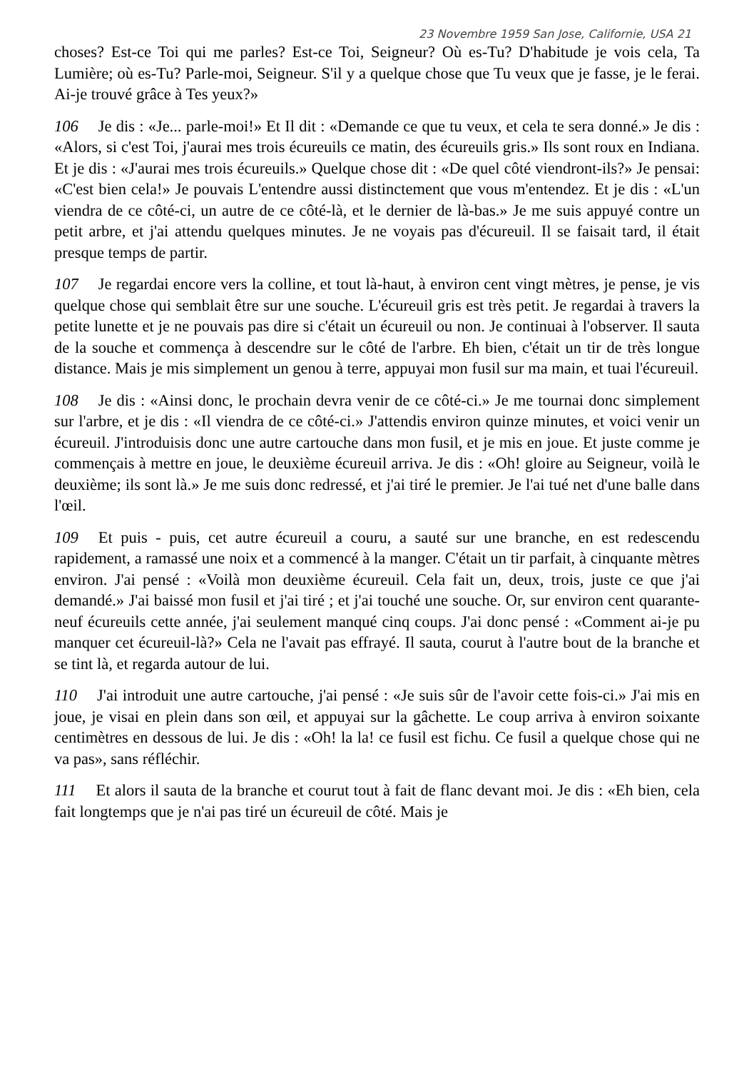23 Novembre 1959 San Jose, Californie, USA 21
choses? Est-ce Toi qui me parles? Est-ce Toi, Seigneur? Où es-Tu? D'habitude je vois cela, Ta Lumière; où es-Tu? Parle-moi, Seigneur. S'il y a quelque chose que Tu veux que je fasse, je le ferai. Ai-je trouvé grâce à Tes yeux?»
106 Je dis : «Je... parle-moi!» Et Il dit : «Demande ce que tu veux, et cela te sera donné.» Je dis : «Alors, si c'est Toi, j'aurai mes trois écureuils ce matin, des écureuils gris.» Ils sont roux en Indiana. Et je dis : «J'aurai mes trois écureuils.» Quelque chose dit : «De quel côté viendront-ils?» Je pensai: «C'est bien cela!» Je pouvais L'entendre aussi distinctement que vous m'entendez. Et je dis : «L'un viendra de ce côté-ci, un autre de ce côté-là, et le dernier de là-bas.» Je me suis appuyé contre un petit arbre, et j'ai attendu quelques minutes. Je ne voyais pas d'écureuil. Il se faisait tard, il était presque temps de partir.
107 Je regardai encore vers la colline, et tout là-haut, à environ cent vingt mètres, je pense, je vis quelque chose qui semblait être sur une souche. L'écureuil gris est très petit. Je regardai à travers la petite lunette et je ne pouvais pas dire si c'était un écureuil ou non. Je continuai à l'observer. Il sauta de la souche et commença à descendre sur le côté de l'arbre. Eh bien, c'était un tir de très longue distance. Mais je mis simplement un genou à terre, appuyai mon fusil sur ma main, et tuai l'écureuil.
108 Je dis : «Ainsi donc, le prochain devra venir de ce côté-ci.» Je me tournai donc simplement sur l'arbre, et je dis : «Il viendra de ce côté-ci.» J'attendis environ quinze minutes, et voici venir un écureuil. J'introduisis donc une autre cartouche dans mon fusil, et je mis en joue. Et juste comme je commençais à mettre en joue, le deuxième écureuil arriva. Je dis : «Oh! gloire au Seigneur, voilà le deuxième; ils sont là.» Je me suis donc redressé, et j'ai tiré le premier. Je l'ai tué net d'une balle dans l'œil.
109 Et puis - puis, cet autre écureuil a couru, a sauté sur une branche, en est redescendu rapidement, a ramassé une noix et a commencé à la manger. C'était un tir parfait, à cinquante mètres environ. J'ai pensé : «Voilà mon deuxième écureuil. Cela fait un, deux, trois, juste ce que j'ai demandé.» J'ai baissé mon fusil et j'ai tiré ; et j'ai touché une souche. Or, sur environ cent quarante-neuf écureuils cette année, j'ai seulement manqué cinq coups. J'ai donc pensé : «Comment ai-je pu manquer cet écureuil-là?» Cela ne l'avait pas effrayé. Il sauta, courut à l'autre bout de la branche et se tint là, et regarda autour de lui.
110 J'ai introduit une autre cartouche, j'ai pensé : «Je suis sûr de l'avoir cette fois-ci.» J'ai mis en joue, je visai en plein dans son œil, et appuyai sur la gâchette. Le coup arriva à environ soixante centimètres en dessous de lui. Je dis : «Oh! la la! ce fusil est fichu. Ce fusil a quelque chose qui ne va pas», sans réfléchir.
111 Et alors il sauta de la branche et courut tout à fait de flanc devant moi. Je dis : «Eh bien, cela fait longtemps que je n'ai pas tiré un écureuil de côté. Mais je